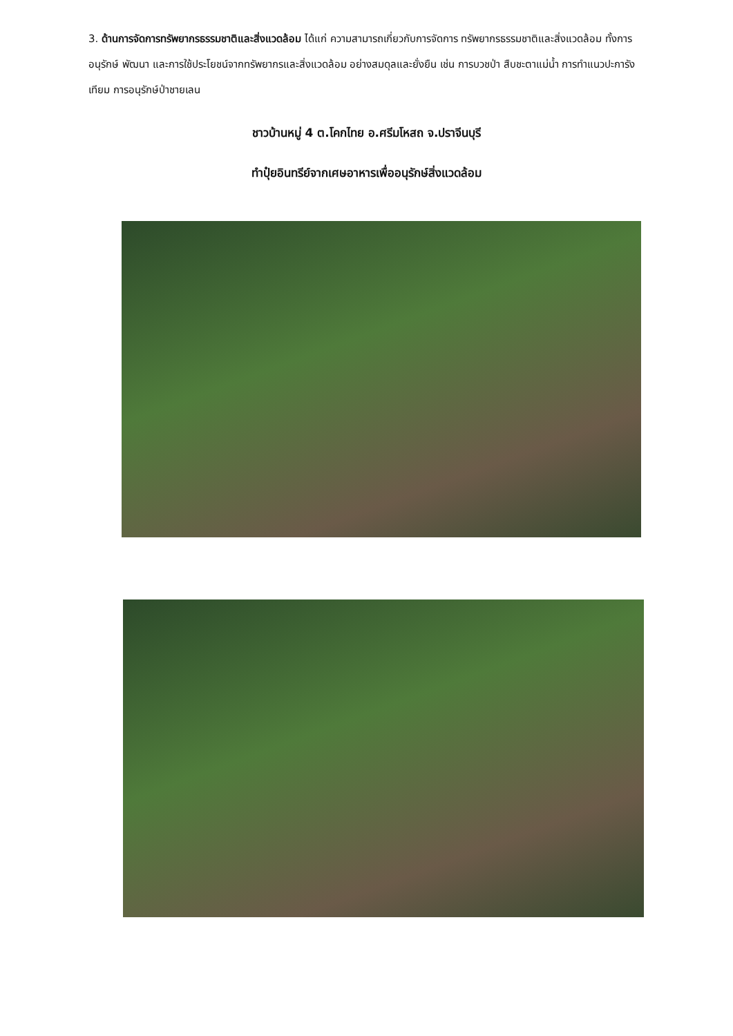3. ด้านการจัดการทรัพยากรธรรมชาติและสิ่งแวดล้อม ได้แก่ ความสามารถเกี่ยวกับการจัดการ ทรัพยากรธรรมชาติและสิ่งแวดล้อม ทั้งการอนุรักษ์ พัฒนา และการใช้ประโยชน์จากทรัพยากรและสิ่งแวดล้อม อย่างสมดุลและยั่งยืน เช่น การบวชป่า สืบชะตาแม่น้ำ การทำแนวปะการังเทียม การอนุรักษ์ป่าชายเลน
ชาวบ้านหมู่ 4 ต.โคกไทย อ.ศรีมโหสถ จ.ปราจีนบุรี
ทำปุ๋ยอินทรีย์จากเศษอาหารเพื่ออนุรักษ์สิ่งแวดล้อม